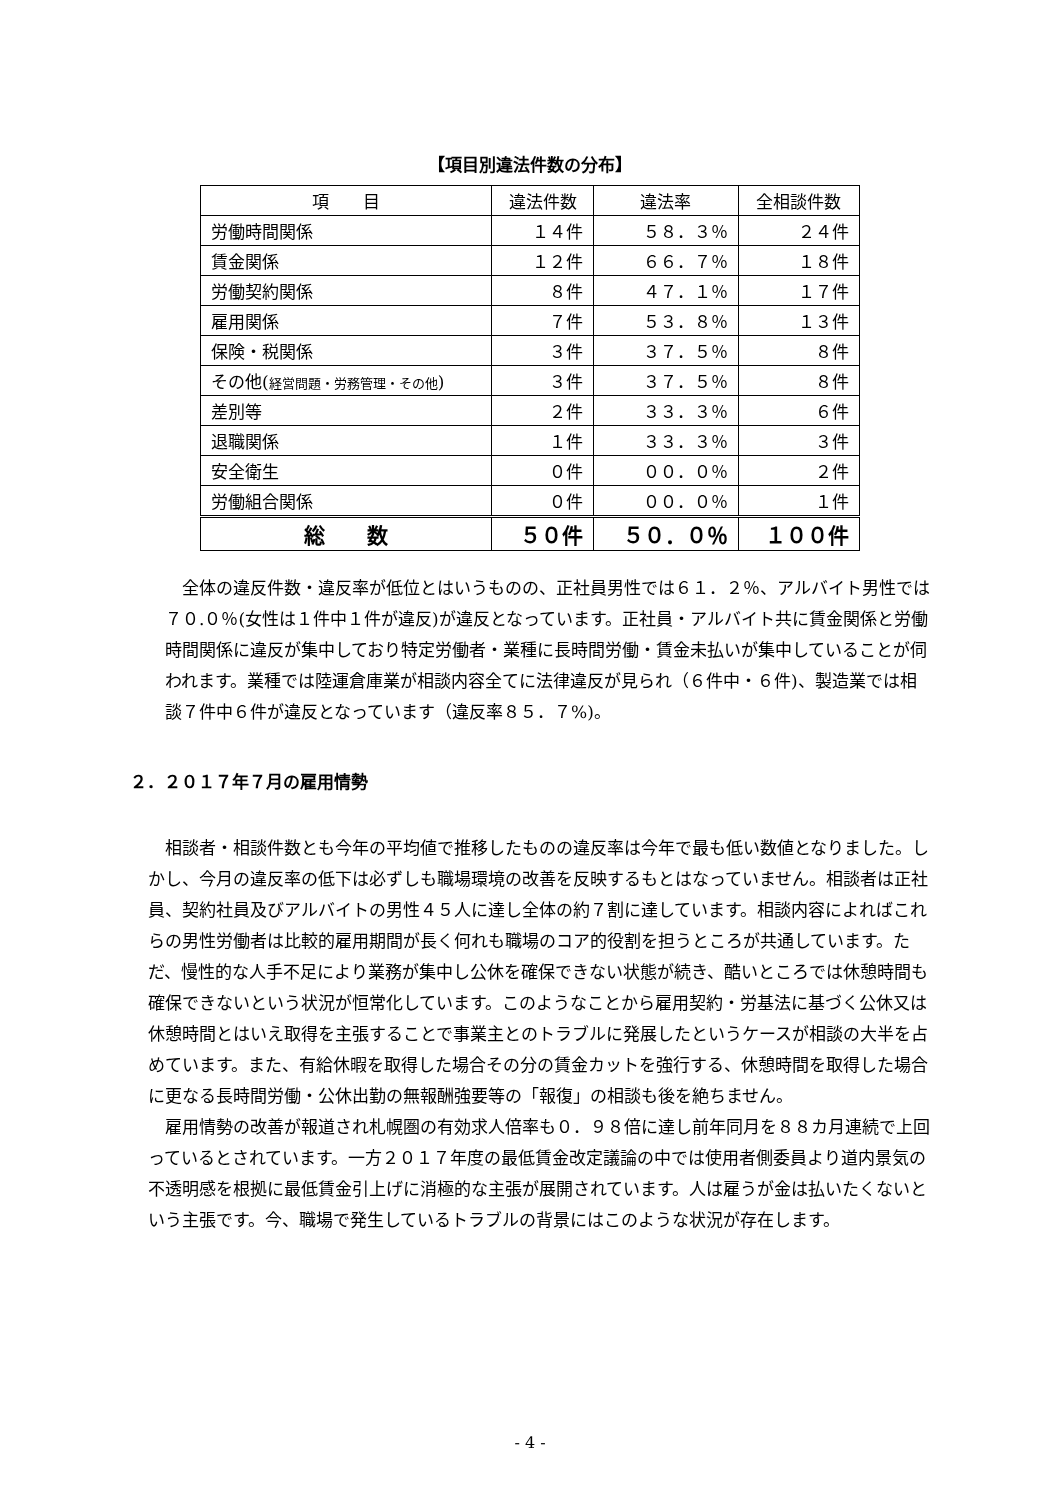【項目別違法件数の分布】
| 項 目 | 違法件数 | 違法率 | 全相談件数 |
| --- | --- | --- | --- |
| 労働時間関係 | １４件 | ５８．３％ | ２４件 |
| 賃金関係 | １２件 | ６６．７％ | １８件 |
| 労働契約関係 | ８件 | ４７．１％ | １７件 |
| 雇用関係 | ７件 | ５３．８％ | １３件 |
| 保険・税関係 | ３件 | ３７．５％ | ８件 |
| その他( 経営問題・労務管理・その他 ) | ３件 | ３７．５％ | ８件 |
| 差別等 | ２件 | ３３．３％ | ６件 |
| 退職関係 | １件 | ３３．３％ | ３件 |
| 安全衛生 | ０件 | ００．０％ | ２件 |
| 労働組合関係 | ０件 | ００．０％ | １件 |
| 総 数 | ５０件 | ５０．０％ | １００件 |
全体の違反件数・違反率が低位とはいうものの、正社員男性では６１．２％、アルバイト男性では７０.０％(女性は１件中１件が違反)が違反となっています。正社員・アルバイト共に賃金関係と労働時間関係に違反が集中しており特定労働者・業種に長時間労働・賃金未払いが集中していることが伺われます。業種では陸運倉庫業が相談内容全てに法律違反が見られ（６件中・６件)、製造業では相談７件中６件が違反となっています（違反率８５．７%)。
２．２０１７年７月の雇用情勢
相談者・相談件数とも今年の平均値で推移したものの違反率は今年で最も低い数値となりました。しかし、今月の違反率の低下は必ずしも職場環境の改善を反映するもとはなっていません。相談者は正社員、契約社員及びアルバイトの男性４５人に達し全体の約７割に達しています。相談内容によればこれらの男性労働者は比較的雇用期間が長く何れも職場のコア的役割を担うところが共通しています。ただ、慢性的な人手不足により業務が集中し公休を確保できない状態が続き、酷いところでは休憩時間も確保できないという状況が恒常化しています。このようなことから雇用契約・労基法に基づく公休又は休憩時間とはいえ取得を主張することで事業主とのトラブルに発展したというケースが相談の大半を占めています。また、有給休暇を取得した場合その分の賃金カットを強行する、休憩時間を取得した場合に更なる長時間労働・公休出勤の無報酬強要等の「報復」の相談も後を絶ちません。
雇用情勢の改善が報道され札幌圏の有効求人倍率も０．９８倍に達し前年同月を８８カ月連続で上回っているとされています。一方２０１７年度の最低賃金改定議論の中では使用者側委員より道内景気の不透明感を根拠に最低賃金引上げに消極的な主張が展開されています。人は雇うが金は払いたくないという主張です。今、職場で発生しているトラブルの背景にはこのような状況が存在します。
- 4 -